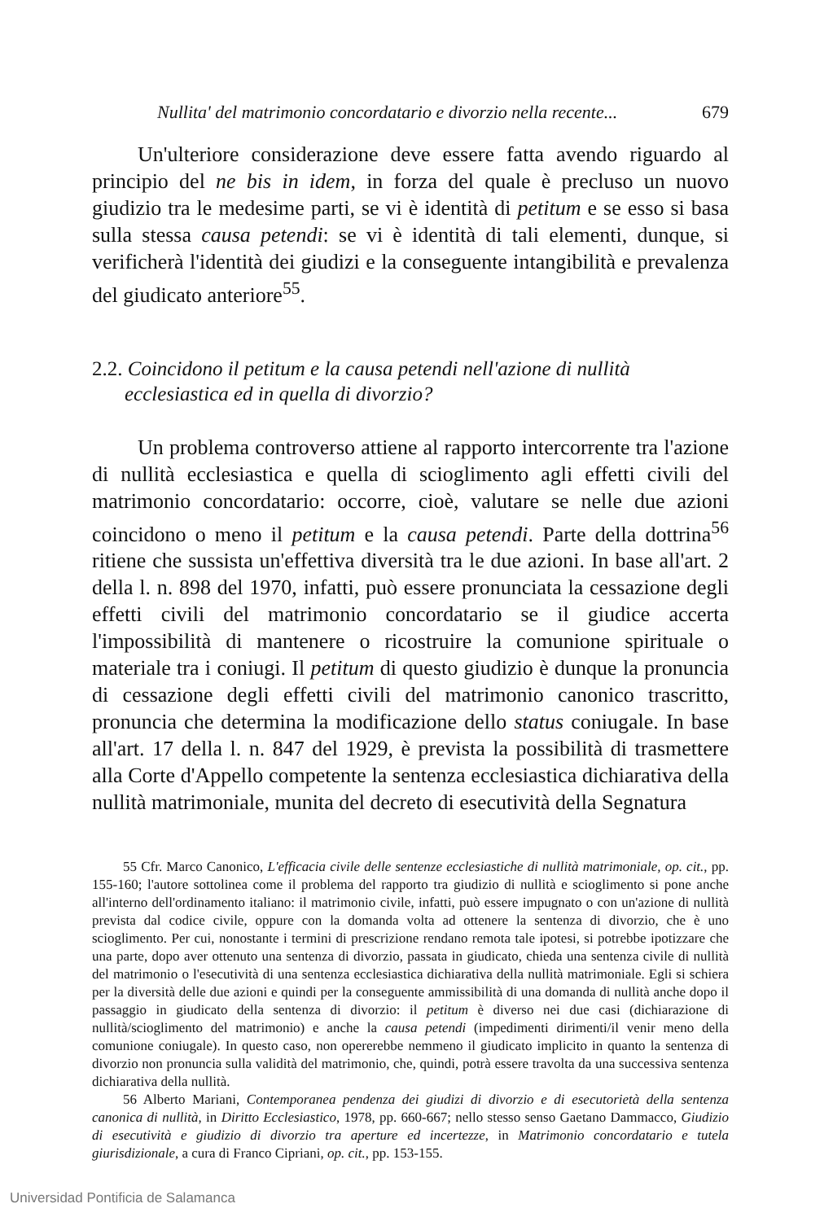Nullita' del matrimonio concordatario e divorzio nella recente... 679
Un'ulteriore considerazione deve essere fatta avendo riguardo al principio del ne bis in idem, in forza del quale è precluso un nuovo giudizio tra le medesime parti, se vi è identità di petitum e se esso si basa sulla stessa causa petendi: se vi è identità di tali elementi, dunque, si verificherà l'identità dei giudizi e la conseguente intangibilità e prevalenza del giudicato anteriore<sup>55</sup>.
2.2. Coincidono il petitum e la causa petendi nell'azione di nullità ecclesiastica ed in quella di divorzio?
Un problema controverso attiene al rapporto intercorrente tra l'azione di nullità ecclesiastica e quella di scioglimento agli effetti civili del matrimonio concordatario: occorre, cioè, valutare se nelle due azioni coincidono o meno il petitum e la causa petendi. Parte della dottrina<sup>56</sup> ritiene che sussista un'effettiva diversità tra le due azioni. In base all'art. 2 della l. n. 898 del 1970, infatti, può essere pronunciata la cessazione degli effetti civili del matrimonio concordatario se il giudice accerta l'impossibilità di mantenere o ricostruire la comunione spirituale o materiale tra i coniugi. Il petitum di questo giudizio è dunque la pronuncia di cessazione degli effetti civili del matrimonio canonico trascritto, pronuncia che determina la modificazione dello status coniugale. In base all'art. 17 della l. n. 847 del 1929, è prevista la possibilità di trasmettere alla Corte d'Appello competente la sentenza ecclesiastica dichiarativa della nullità matrimoniale, munita del decreto di esecutività della Segnatura
55 Cfr. Marco Canonico, L'efficacia civile delle sentenze ecclesiastiche di nullità matrimoniale, op. cit., pp. 155-160; l'autore sottolinea come il problema del rapporto tra giudizio di nullità e scioglimento si pone anche all'interno dell'ordinamento italiano: il matrimonio civile, infatti, può essere impugnato o con un'azione di nullità prevista dal codice civile, oppure con la domanda volta ad ottenere la sentenza di divorzio, che è uno scioglimento. Per cui, nonostante i termini di prescrizione rendano remota tale ipotesi, si potrebbe ipotizzare che una parte, dopo aver ottenuto una sentenza di divorzio, passata in giudicato, chieda una sentenza civile di nullità del matrimonio o l'esecutività di una sentenza ecclesiastica dichiarativa della nullità matrimoniale. Egli si schiera per la diversità delle due azioni e quindi per la conseguente ammissibilità di una domanda di nullità anche dopo il passaggio in giudicato della sentenza di divorzio: il petitum è diverso nei due casi (dichiarazione di nullità/scioglimento del matrimonio) e anche la causa petendi (impedimenti dirimenti/il venir meno della comunione coniugale). In questo caso, non opererebbe nemmeno il giudicato implicito in quanto la sentenza di divorzio non pronuncia sulla validità del matrimonio, che, quindi, potrà essere travolta da una successiva sentenza dichiarativa della nullità.
56 Alberto Mariani, Contemporanea pendenza dei giudizi di divorzio e di esecutorietà della sentenza canonica di nullità, in Diritto Ecclesiastico, 1978, pp. 660-667; nello stesso senso Gaetano Dammacco, Giudizio di esecutività e giudizio di divorzio tra aperture ed incertezze, in Matrimonio concordatario e tutela giurisdizionale, a cura di Franco Cipriani, op. cit., pp. 153-155.
Universidad Pontificia de Salamanca